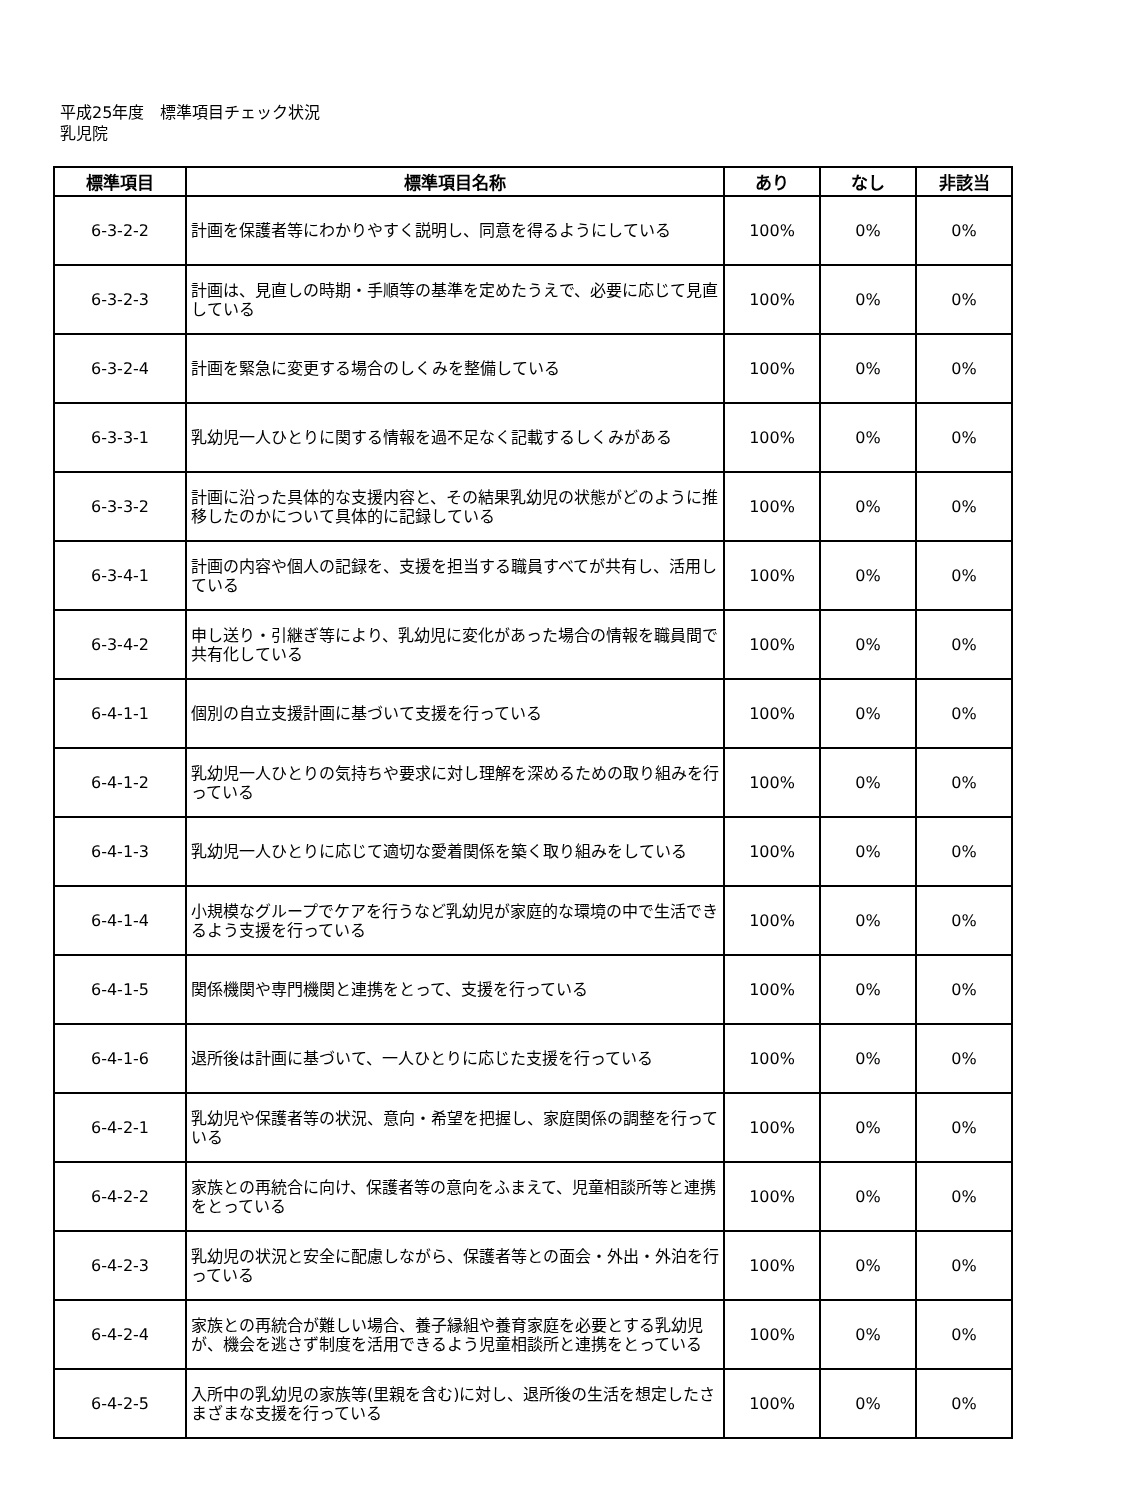平成25年度　標準項目チェック状況
乳児院
| 標準項目 | 標準項目名称 | あり | なし | 非該当 |
| --- | --- | --- | --- | --- |
| 6-3-2-2 | 計画を保護者等にわかりやすく説明し、同意を得るようにしている | 100% | 0% | 0% |
| 6-3-2-3 | 計画は、見直しの時期・手順等の基準を定めたうえで、必要に応じて見直している | 100% | 0% | 0% |
| 6-3-2-4 | 計画を緊急に変更する場合のしくみを整備している | 100% | 0% | 0% |
| 6-3-3-1 | 乳幼児一人ひとりに関する情報を過不足なく記載するしくみがある | 100% | 0% | 0% |
| 6-3-3-2 | 計画に沿った具体的な支援内容と、その結果乳幼児の状態がどのように推移したのかについて具体的に記録している | 100% | 0% | 0% |
| 6-3-4-1 | 計画の内容や個人の記録を、支援を担当する職員すべてが共有し、活用している | 100% | 0% | 0% |
| 6-3-4-2 | 申し送り・引継ぎ等により、乳幼児に変化があった場合の情報を職員間で共有化している | 100% | 0% | 0% |
| 6-4-1-1 | 個別の自立支援計画に基づいて支援を行っている | 100% | 0% | 0% |
| 6-4-1-2 | 乳幼児一人ひとりの気持ちや要求に対し理解を深めるための取り組みを行っている | 100% | 0% | 0% |
| 6-4-1-3 | 乳幼児一人ひとりに応じて適切な愛着関係を築く取り組みをしている | 100% | 0% | 0% |
| 6-4-1-4 | 小規模なグループでケアを行うなど乳幼児が家庭的な環境の中で生活できるよう支援を行っている | 100% | 0% | 0% |
| 6-4-1-5 | 関係機関や専門機関と連携をとって、支援を行っている | 100% | 0% | 0% |
| 6-4-1-6 | 退所後は計画に基づいて、一人ひとりに応じた支援を行っている | 100% | 0% | 0% |
| 6-4-2-1 | 乳幼児や保護者等の状況、意向・希望を把握し、家庭関係の調整を行っている | 100% | 0% | 0% |
| 6-4-2-2 | 家族との再統合に向け、保護者等の意向をふまえて、児童相談所等と連携をとっている | 100% | 0% | 0% |
| 6-4-2-3 | 乳幼児の状況と安全に配慮しながら、保護者等との面会・外出・外泊を行っている | 100% | 0% | 0% |
| 6-4-2-4 | 家族との再統合が難しい場合、養子縁組や養育家庭を必要とする乳幼児が、機会を逃さず制度を活用できるよう児童相談所と連携をとっている | 100% | 0% | 0% |
| 6-4-2-5 | 入所中の乳幼児の家族等(里親を含む)に対し、退所後の生活を想定したさまざまな支援を行っている | 100% | 0% | 0% |